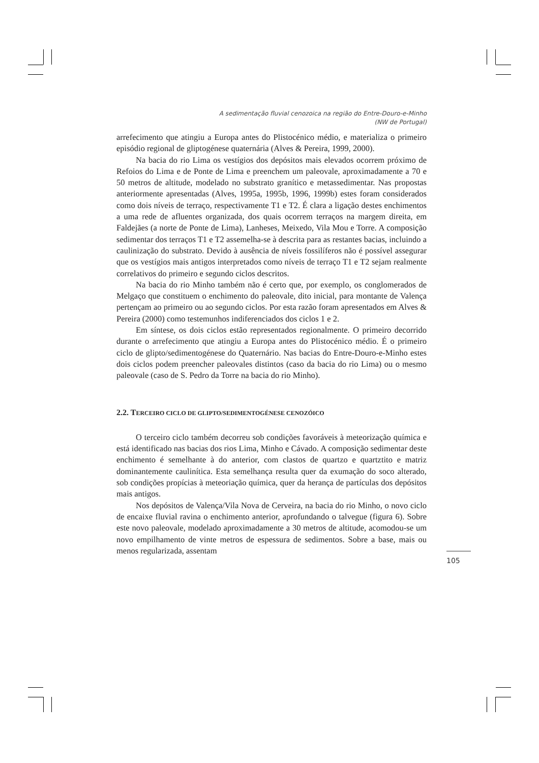A sedimentação fluvial cenozoica na região do Entre-Douro-e-Minho
(NW de Portugal)
arrefecimento que atingiu a Europa antes do Plistocénico médio, e materializa o primeiro episódio regional de gliptogénese quaternária (Alves & Pereira, 1999, 2000).
Na bacia do rio Lima os vestígios dos depósitos mais elevados ocorrem próximo de Refoios do Lima e de Ponte de Lima e preenchem um paleovale, aproximadamente a 70 e 50 metros de altitude, modelado no substrato granítico e metassedimentar. Nas propostas anteriormente apresentadas (Alves, 1995a, 1995b, 1996, 1999b) estes foram considerados como dois níveis de terraço, respectivamente T1 e T2. É clara a ligação destes enchimentos a uma rede de afluentes organizada, dos quais ocorrem terraços na margem direita, em Faldejães (a norte de Ponte de Lima), Lanheses, Meixedo, Vila Mou e Torre. A composição sedimentar dos terraços T1 e T2 assemelha-se à descrita para as restantes bacias, incluindo a caulinização do substrato. Devido à ausência de níveis fossilíferos não é possível assegurar que os vestígios mais antigos interpretados como níveis de terraço T1 e T2 sejam realmente correlativos do primeiro e segundo ciclos descritos.
Na bacia do rio Minho também não é certo que, por exemplo, os conglomerados de Melgaço que constituem o enchimento do paleovale, dito inicial, para montante de Valença pertençam ao primeiro ou ao segundo ciclos. Por esta razão foram apresentados em Alves & Pereira (2000) como testemunhos indiferenciados dos ciclos 1 e 2.
Em síntese, os dois ciclos estão representados regionalmente. O primeiro decorrido durante o arrefecimento que atingiu a Europa antes do Plistocénico médio. É o primeiro ciclo de glipto/sedimentogénese do Quaternário. Nas bacias do Entre-Douro-e-Minho estes dois ciclos podem preencher paleovales distintos (caso da bacia do rio Lima) ou o mesmo paleovale (caso de S. Pedro da Torre na bacia do rio Minho).
2.2. TERCEIRO CICLO DE GLIPTO/SEDIMENTOGÉNESE CENOZÓICO
O terceiro ciclo também decorreu sob condições favoráveis à meteorização química e está identificado nas bacias dos rios Lima, Minho e Cávado. A composição sedimentar deste enchimento é semelhante à do anterior, com clastos de quartzo e quartztito e matriz dominantemente caulinítica. Esta semelhança resulta quer da exumação do soco alterado, sob condições propícias à meteoriação química, quer da herança de partículas dos depósitos mais antigos.
Nos depósitos de Valença/Vila Nova de Cerveira, na bacia do rio Minho, o novo ciclo de encaixe fluvial ravina o enchimento anterior, aprofundando o talvegue (figura 6). Sobre este novo paleovale, modelado aproximadamente a 30 metros de altitude, acomodou-se um novo empilhamento de vinte metros de espessura de sedimentos. Sobre a base, mais ou menos regularizada, assentam
105